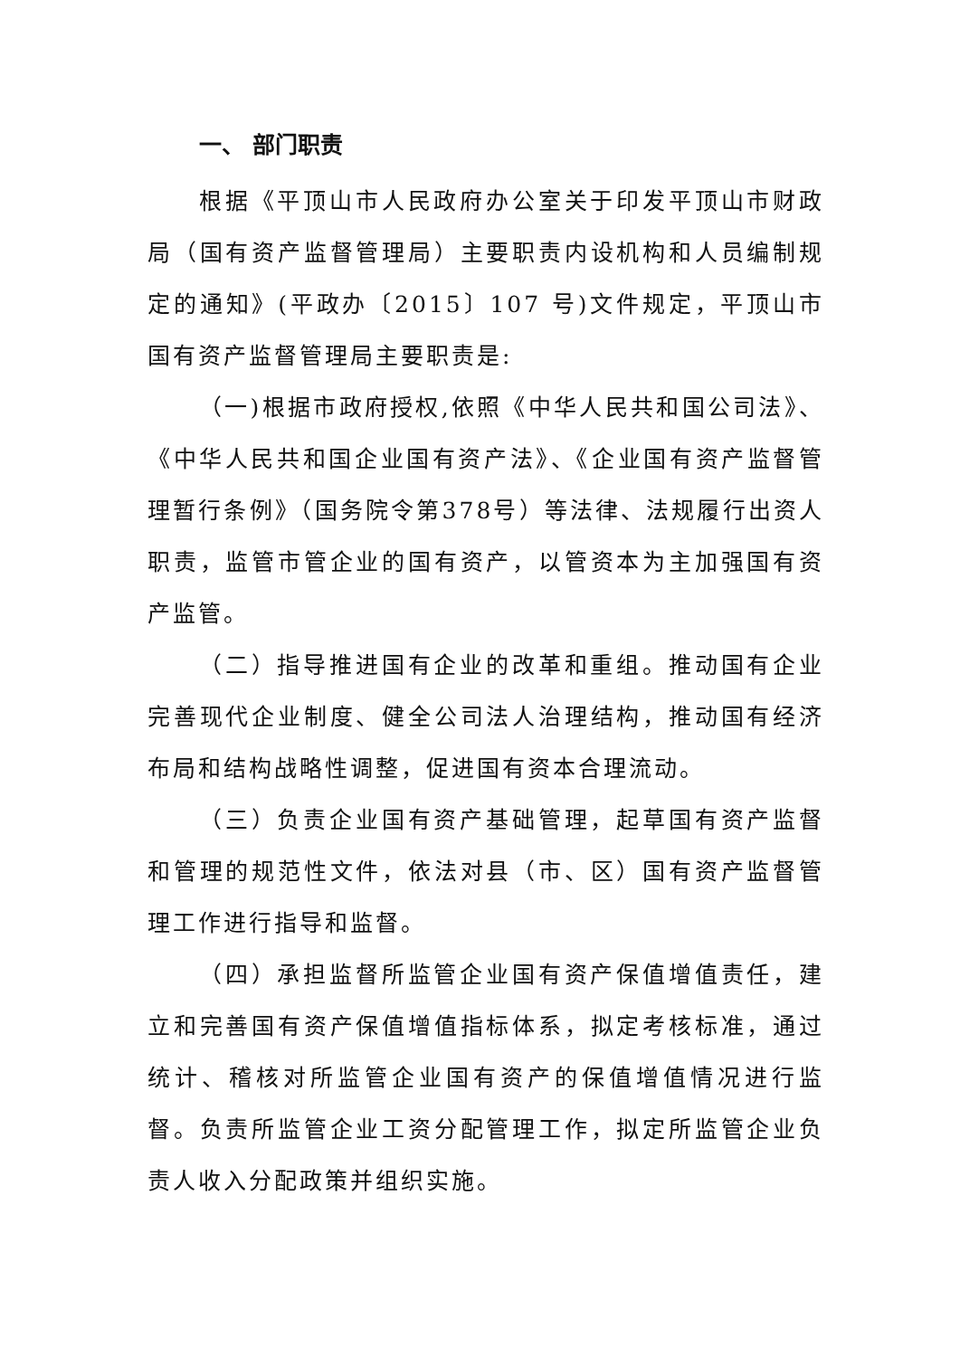一、 部门职责
根据《平顶山市人民政府办公室关于印发平顶山市财政局（国有资产监督管理局）主要职责内设机构和人员编制规定的通知》(平政办〔2015〕107 号)文件规定，平顶山市国有资产监督管理局主要职责是:
（一)根据市政府授权,依照《中华人民共和国公司法》、《中华人民共和国企业国有资产法》、《企业国有资产监督管理暂行条例》（国务院令第378号）等法律、法规履行出资人职责，监管市管企业的国有资产，以管资本为主加强国有资产监管。
（二）指导推进国有企业的改革和重组。推动国有企业完善现代企业制度、健全公司法人治理结构，推动国有经济布局和结构战略性调整，促进国有资本合理流动。
（三）负责企业国有资产基础管理，起草国有资产监督和管理的规范性文件，依法对县（市、区）国有资产监督管理工作进行指导和监督。
（四）承担监督所监管企业国有资产保值增值责任，建立和完善国有资产保值增值指标体系，拟定考核标准，通过统计、稽核对所监管企业国有资产的保值增值情况进行监督。负责所监管企业工资分配管理工作，拟定所监管企业负责人收入分配政策并组织实施。